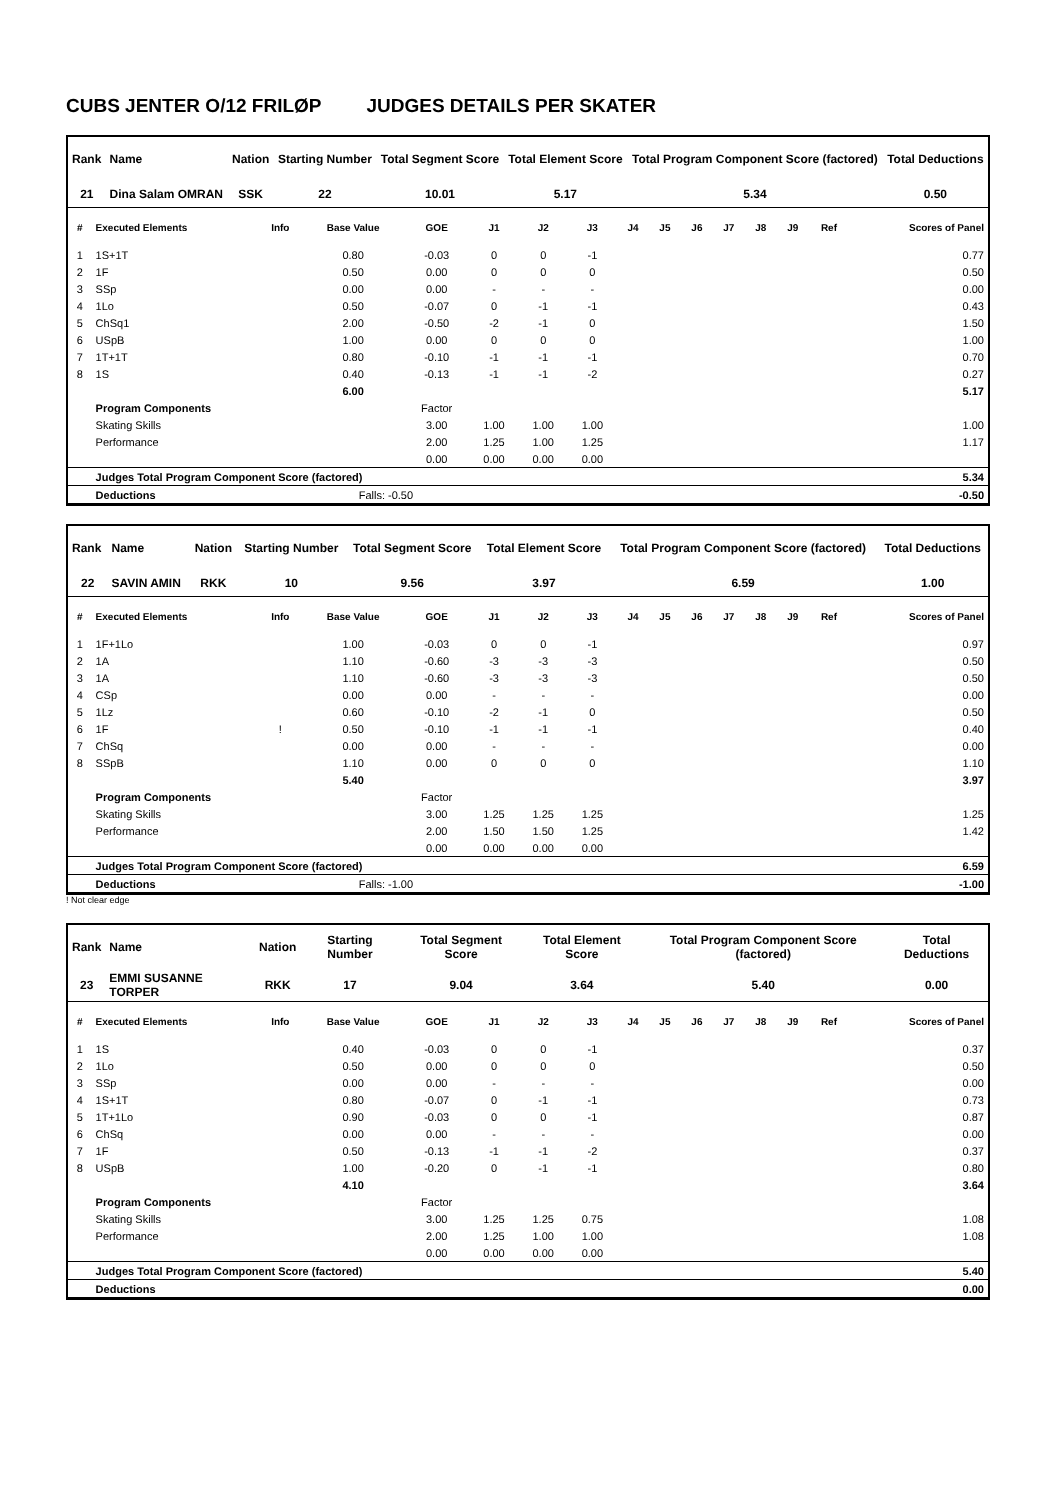CUBS JENTER O/12 FRILØP JUDGES DETAILS PER SKATER
| Rank | Name | Nation | Starting Number | Total Segment Score | Total Element Score | Total Program Component Score (factored) | Total Deductions |
| --- | --- | --- | --- | --- | --- | --- | --- |
| 21 | Dina Salam OMRAN | SSK | 22 | 10.01 | 5.17 | 5.34 | 0.50 |
| # | Executed Elements | Info | Base Value | GOE | J1 | J2 | J3 | J4 | J5 | J6 | J7 | J8 | J9 | Ref | Scores of Panel |
| --- | --- | --- | --- | --- | --- | --- | --- | --- | --- | --- | --- | --- | --- | --- | --- |
| 1 | 1S+1T | | 0.80 | -0.03 | 0 | 0 | -1 | | | | | | | | 0.77 |
| 2 | 1F | | 0.50 | 0.00 | 0 | 0 | 0 | | | | | | | | 0.50 |
| 3 | SSp | | 0.00 | 0.00 | - | - | - | | | | | | | | 0.00 |
| 4 | 1Lo | | 0.50 | -0.07 | 0 | -1 | -1 | | | | | | | | 0.43 |
| 5 | ChSq1 | | 2.00 | -0.50 | -2 | -1 | 0 | | | | | | | | 1.50 |
| 6 | USpB | | 1.00 | 0.00 | 0 | 0 | 0 | | | | | | | | 1.00 |
| 7 | 1T+1T | | 0.80 | -0.10 | -1 | -1 | -1 | | | | | | | | 0.70 |
| 8 | 1S | | 0.40 | -0.13 | -1 | -1 | -2 | | | | | | | | 0.27 |
| | | | 6.00 | | | | | | | | | | | | 5.17 |
| | Program Components | | | Factor | | | | | | | | | | | |
| | Skating Skills | | | 3.00 | 1.00 | 1.00 | 1.00 | | | | | | | | 1.00 |
| | Performance | | | 2.00 | 1.25 | 1.00 | 1.25 | | | | | | | | 1.17 |
| | | | | 0.00 | 0.00 | 0.00 | 0.00 | | | | | | | | |
| | Judges Total Program Component Score (factored) | | | | | | | | | | | | | | 5.34 |
| | Deductions | | Falls: -0.50 | | | | | | | | | | | | -0.50 |
| Rank | Name | Nation | Starting Number | Total Segment Score | Total Element Score | Total Program Component Score (factored) | Total Deductions |
| --- | --- | --- | --- | --- | --- | --- | --- |
| 22 | SAVIN AMIN | RKK | 10 | 9.56 | 3.97 | 6.59 | 1.00 |
| # | Executed Elements | Info | Base Value | GOE | J1 | J2 | J3 | J4 | J5 | J6 | J7 | J8 | J9 | Ref | Scores of Panel |
| --- | --- | --- | --- | --- | --- | --- | --- | --- | --- | --- | --- | --- | --- | --- | --- |
| 1 | 1F+1Lo | | 1.00 | -0.03 | 0 | 0 | -1 | | | | | | | | 0.97 |
| 2 | 1A | | 1.10 | -0.60 | -3 | -3 | -3 | | | | | | | | 0.50 |
| 3 | 1A | | 1.10 | -0.60 | -3 | -3 | -3 | | | | | | | | 0.50 |
| 4 | CSp | | 0.00 | 0.00 | - | - | - | | | | | | | | 0.00 |
| 5 | 1Lz | | 0.60 | -0.10 | -2 | -1 | 0 | | | | | | | | 0.50 |
| 6 | 1F | ! | 0.50 | -0.10 | -1 | -1 | -1 | | | | | | | | 0.40 |
| 7 | ChSq | | 0.00 | 0.00 | - | - | - | | | | | | | | 0.00 |
| 8 | SSpB | | 1.10 | 0.00 | 0 | 0 | 0 | | | | | | | | 1.10 |
| | | | 5.40 | | | | | | | | | | | | 3.97 |
| | Program Components | | | Factor | | | | | | | | | | | |
| | Skating Skills | | | 3.00 | 1.25 | 1.25 | 1.25 | | | | | | | | 1.25 |
| | Performance | | | 2.00 | 1.50 | 1.50 | 1.25 | | | | | | | | 1.42 |
| | | | | 0.00 | 0.00 | 0.00 | 0.00 | | | | | | | | |
| | Judges Total Program Component Score (factored) | | | | | | | | | | | | | | 6.59 |
| | Deductions | | Falls: -1.00 | | | | | | | | | | | | -1.00 |
! Not clear edge
| Rank | Name | Nation | Starting Number | Total Segment Score | Total Element Score | Total Program Component Score (factored) | Total Deductions |
| --- | --- | --- | --- | --- | --- | --- | --- |
| 23 | EMMI SUSANNE TORPER | RKK | 17 | 9.04 | 3.64 | 5.40 | 0.00 |
| # | Executed Elements | Info | Base Value | GOE | J1 | J2 | J3 | J4 | J5 | J6 | J7 | J8 | J9 | Ref | Scores of Panel |
| --- | --- | --- | --- | --- | --- | --- | --- | --- | --- | --- | --- | --- | --- | --- | --- |
| 1 | 1S | | 0.40 | -0.03 | 0 | 0 | -1 | | | | | | | | 0.37 |
| 2 | 1Lo | | 0.50 | 0.00 | 0 | 0 | 0 | | | | | | | | 0.50 |
| 3 | SSp | | 0.00 | 0.00 | - | - | - | | | | | | | | 0.00 |
| 4 | 1S+1T | | 0.80 | -0.07 | 0 | -1 | -1 | | | | | | | | 0.73 |
| 5 | 1T+1Lo | | 0.90 | -0.03 | 0 | 0 | -1 | | | | | | | | 0.87 |
| 6 | ChSq | | 0.00 | 0.00 | - | - | - | | | | | | | | 0.00 |
| 7 | 1F | | 0.50 | -0.13 | -1 | -1 | -2 | | | | | | | | 0.37 |
| 8 | USpB | | 1.00 | -0.20 | 0 | -1 | -1 | | | | | | | | 0.80 |
| | | | 4.10 | | | | | | | | | | | | 3.64 |
| | Program Components | | | Factor | | | | | | | | | | | |
| | Skating Skills | | | 3.00 | 1.25 | 1.25 | 0.75 | | | | | | | | 1.08 |
| | Performance | | | 2.00 | 1.25 | 1.00 | 1.00 | | | | | | | | 1.08 |
| | | | | 0.00 | 0.00 | 0.00 | 0.00 | | | | | | | | |
| | Judges Total Program Component Score (factored) | | | | | | | | | | | | | | 5.40 |
| | Deductions | | | | | | | | | | | | | | 0.00 |